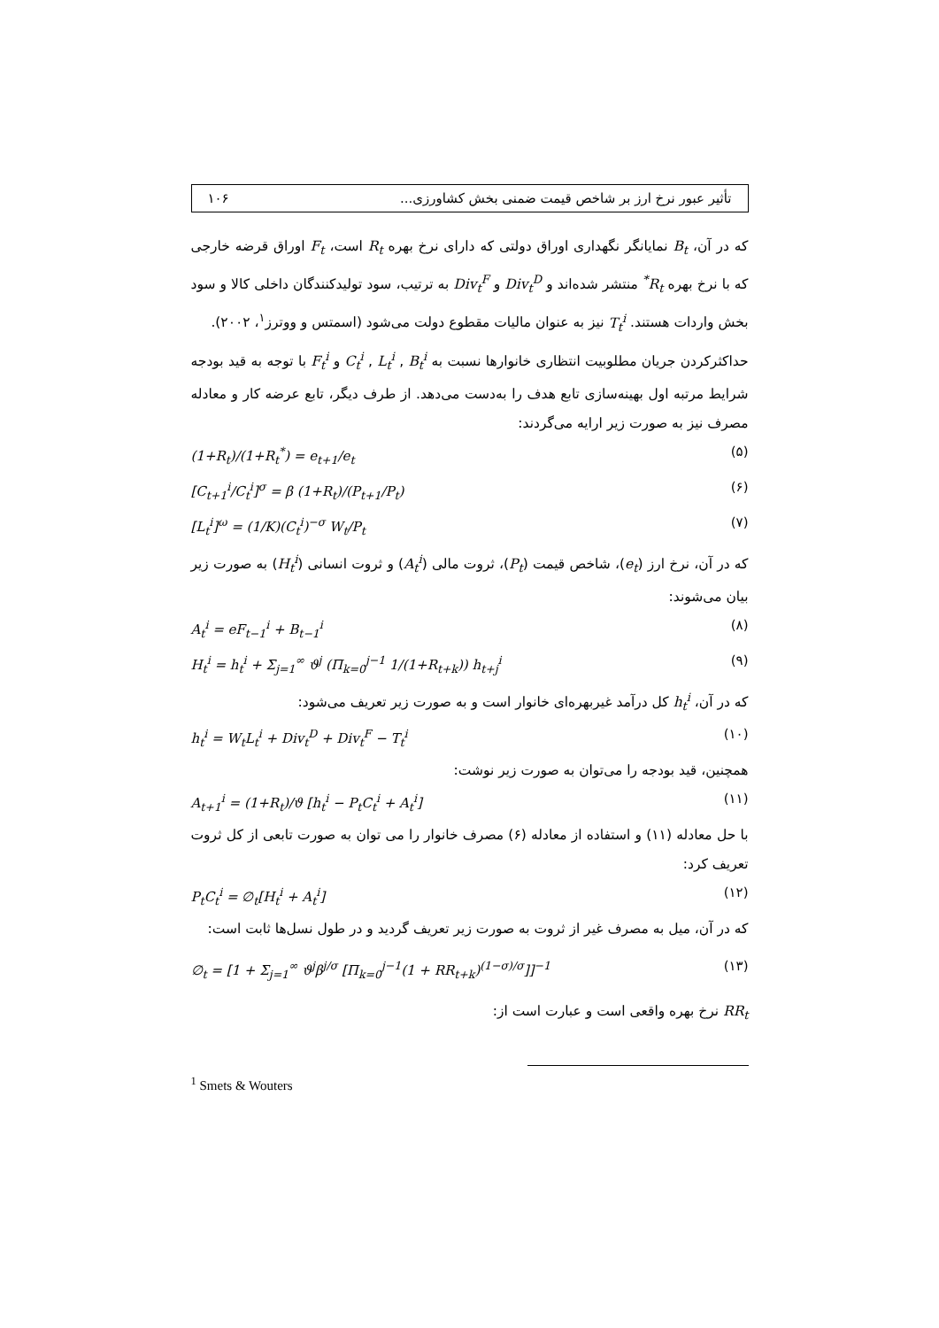تأثیر عبور نرخ ارز بر شاخص قیمت ضمنی بخش کشاورزی... ۱۰۶
که در آن، B<sub>t</sub> نمایانگر نگهداری اوراق دولتی که دارای نرخ بهره R<sub>t</sub> است، F<sub>t</sub> اوراق قرضه خارجی که با نرخ بهره R<sub>t</sub><sup>*</sup> منتشر شده‌اند و Div<sub>t</sub><sup>D</sup> و Div<sub>t</sub><sup>F</sup> به ترتیب، سود تولیدکنندگان داخلی کالا و سود بخش واردات هستند. T<sub>t</sub><sup>i</sup> نیز به عنوان مالیات مقطوع دولت می‌شود (اسمتس و ووترز<sup>۱</sup>، ۲۰۰۲).
حداکثرکردن جریان مطلوبیت انتظاری خانوارها نسبت به C<sub>t</sub><sup>i</sup> , L<sub>t</sub><sup>i</sup> , B<sub>t</sub><sup>i</sup> و F<sub>t</sub><sup>i</sup> با توجه به قید بودجه شرایط مرتبه اول بهینه‌سازی تابع هدف را به‌دست می‌دهد. از طرف دیگر، تابع عرضه کار و معادله مصرف نیز به صورت زیر ارایه می‌گردند:
(1+R<sub>t</sub>)/(1+R<sub>t</sub><sup>*</sup>) = e<sub>t+1</sub>/e<sub>t</sub> (۵)
[C<sub>t+1</sub><sup>i</sup>/C<sub>t</sub><sup>i</sup>]<sup>σ</sup> = β (1+R<sub>t</sub>)/(P<sub>t+1</sub>/P<sub>t</sub>) (۶)
[L<sub>t</sub><sup>i</sup>]<sup>ω</sup> = (1/K)(C<sub>t</sub><sup>i</sup>)<sup>−σ</sup> W<sub>t</sub>/P<sub>t</sub> (۷)
که در آن، نرخ ارز (e<sub>t</sub>)، شاخص قیمت (P<sub>t</sub>)، ثروت مالی (A<sub>t</sub><sup>i</sup>) و ثروت انسانی (H<sub>t</sub><sup>i</sup>) به صورت زیر بیان می‌شوند:
A<sub>t</sub><sup>i</sup> = eF<sub>t−1</sub><sup>i</sup> + B<sub>t−1</sub><sup>i</sup> (۸)
H<sub>t</sub><sup>i</sup> = h<sub>t</sub><sup>i</sup> + Σ<sub>j=1</sub><sup>∞</sup> ϑ<sup>j</sup> (Π<sub>k=0</sub><sup>j−1</sup> 1/(1+R<sub>t+k</sub>)) h<sub>t+j</sub><sup>i</sup> (۹)
که در آن، h<sub>t</sub><sup>i</sup> کل درآمد غیربهره‌ای خانوار است و به صورت زیر تعریف می‌شود:
h<sub>t</sub><sup>i</sup> = W<sub>t</sub>L<sub>t</sub><sup>i</sup> + Div<sub>t</sub><sup>D</sup> + Div<sub>t</sub><sup>F</sup> − T<sub>t</sub><sup>i</sup> (۱۰)
همچنین، قید بودجه را می‌توان به صورت زیر نوشت:
A<sub>t+1</sub><sup>i</sup> = (1+R<sub>t</sub>)/ϑ [h<sub>t</sub><sup>i</sup> − P<sub>t</sub>C<sub>t</sub><sup>i</sup> + A<sub>t</sub><sup>i</sup>] (۱۱)
با حل معادله (۱۱) و استفاده از معادله (۶) مصرف خانوار را می توان به صورت تابعی از کل ثروت تعریف کرد:
P<sub>t</sub>C<sub>t</sub><sup>i</sup> = ∅<sub>t</sub>[H<sub>t</sub><sup>i</sup> + A<sub>t</sub><sup>i</sup>] (۱۲)
که در آن، میل به مصرف غیر از ثروت به صورت زیر تعریف گردید و در طول نسل‌ها ثابت است:
∅<sub>t</sub> = [1 + Σ<sub>j=1</sub><sup>∞</sup> ϑ<sup>j</sup>β<sup>j/σ</sup> [Π<sub>k=0</sub><sup>j−1</sup>(1 + RR<sub>t+k</sub>)<sup>(1−σ)/σ</sup>]]<sup>−1</sup> (۱۳)
RR<sub>t</sub> نرخ بهره واقعی است و عبارت است از:
<sup>1</sup> Smets & Wouters